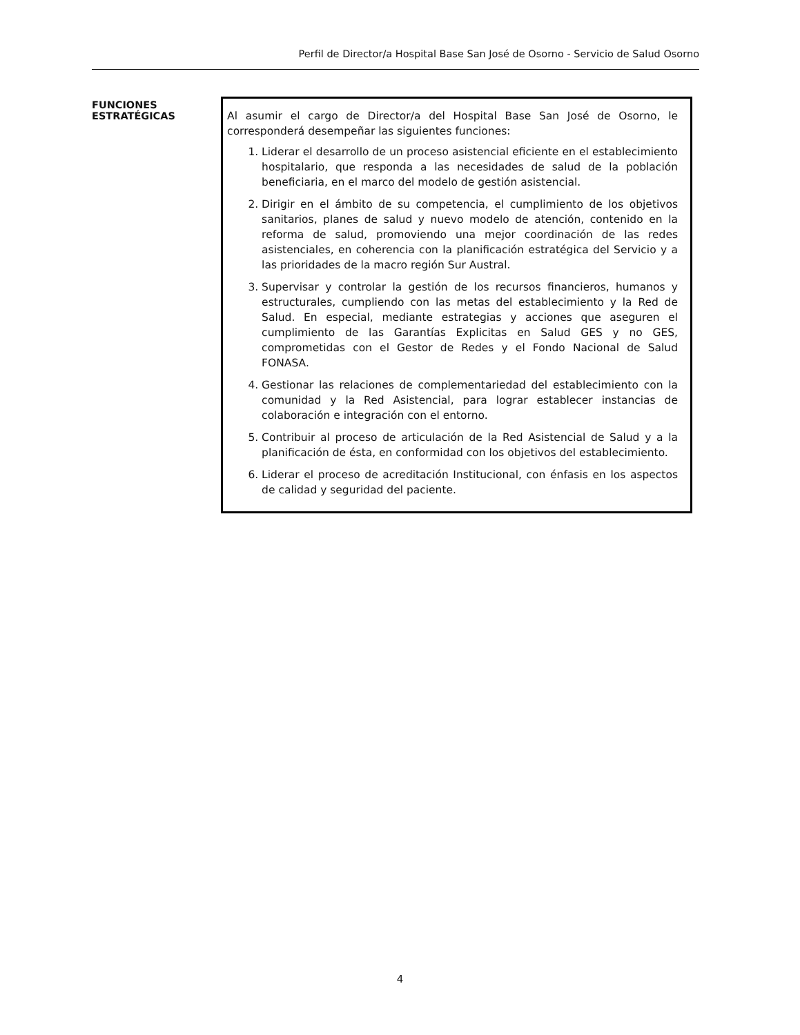Perfil de Director/a Hospital Base San José de Osorno - Servicio de Salud Osorno
FUNCIONES
ESTRATÉGICAS
Al asumir el cargo de Director/a del Hospital Base San José de Osorno, le corresponderá desempeñar las siguientes funciones:
1. Liderar el desarrollo de un proceso asistencial eficiente en el establecimiento hospitalario, que responda a las necesidades de salud de la población beneficiaria, en el marco del modelo de gestión asistencial.
2. Dirigir en el ámbito de su competencia, el cumplimiento de los objetivos sanitarios, planes de salud y nuevo modelo de atención, contenido en la reforma de salud, promoviendo una mejor coordinación de las redes asistenciales, en coherencia con la planificación estratégica del Servicio y a las prioridades de la macro región Sur Austral.
3. Supervisar y controlar la gestión de los recursos financieros, humanos y estructurales, cumpliendo con las metas del establecimiento y la Red de Salud. En especial, mediante estrategias y acciones que aseguren el cumplimiento de las Garantías Explicitas en Salud GES y no GES, comprometidas con el Gestor de Redes y el Fondo Nacional de Salud FONASA.
4. Gestionar las relaciones de complementariedad del establecimiento con la comunidad y la Red Asistencial, para lograr establecer instancias de colaboración e integración con el entorno.
5. Contribuir al proceso de articulación de la Red Asistencial de Salud y a la planificación de ésta, en conformidad con los objetivos del establecimiento.
6. Liderar el proceso de acreditación Institucional, con énfasis en los aspectos de calidad y seguridad del paciente.
4